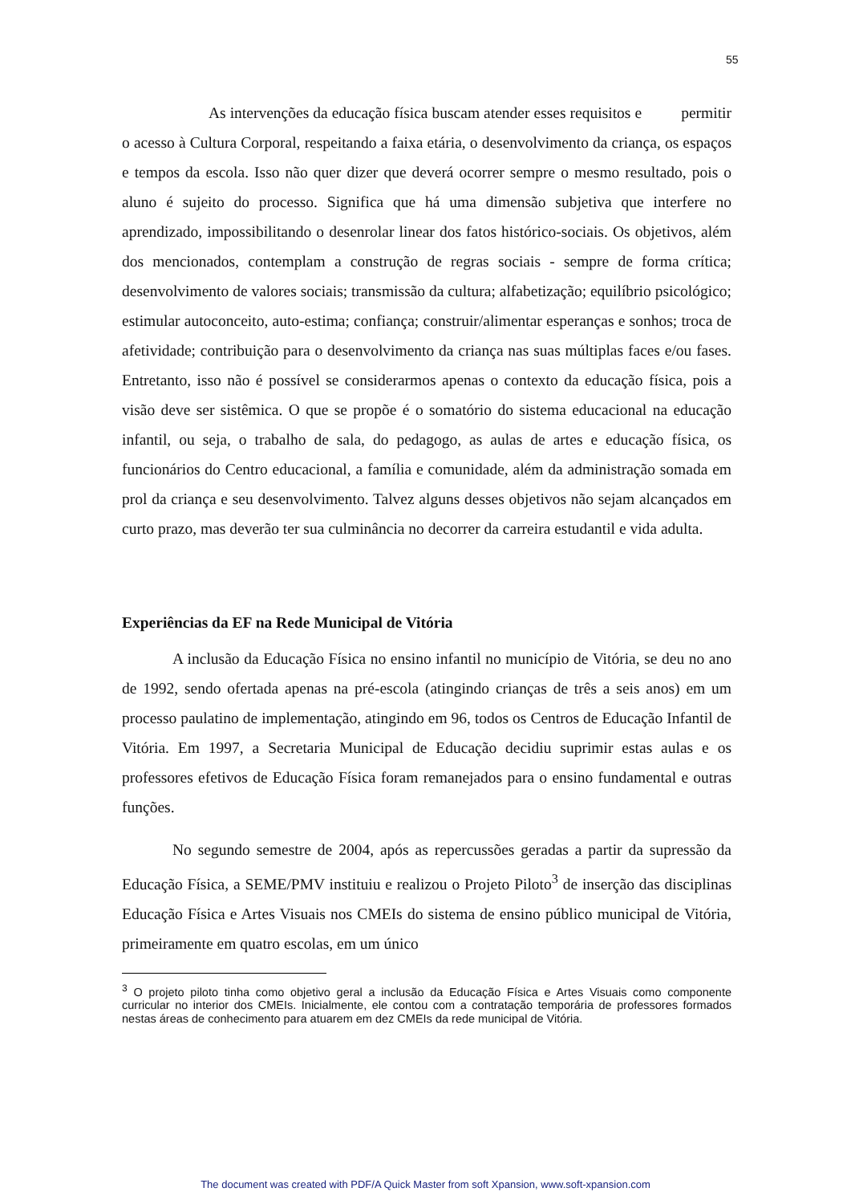55
As intervenções da educação física buscam atender esses requisitos e permitir o acesso à Cultura Corporal, respeitando a faixa etária, o desenvolvimento da criança, os espaços e tempos da escola. Isso não quer dizer que deverá ocorrer sempre o mesmo resultado, pois o aluno é sujeito do processo. Significa que há uma dimensão subjetiva que interfere no aprendizado, impossibilitando o desenrolar linear dos fatos histórico-sociais. Os objetivos, além dos mencionados, contemplam a construção de regras sociais - sempre de forma crítica; desenvolvimento de valores sociais; transmissão da cultura; alfabetização; equilíbrio psicológico; estimular autoconceito, auto-estima; confiança; construir/alimentar esperanças e sonhos; troca de afetividade; contribuição para o desenvolvimento da criança nas suas múltiplas faces e/ou fases. Entretanto, isso não é possível se considerarmos apenas o contexto da educação física, pois a visão deve ser sistêmica. O que se propõe é o somatório do sistema educacional na educação infantil, ou seja, o trabalho de sala, do pedagogo, as aulas de artes e educação física, os funcionários do Centro educacional, a família e comunidade, além da administração somada em prol da criança e seu desenvolvimento. Talvez alguns desses objetivos não sejam alcançados em curto prazo, mas deverão ter sua culminância no decorrer da carreira estudantil e vida adulta.
Experiências da EF na Rede Municipal de Vitória
A inclusão da Educação Física no ensino infantil no município de Vitória, se deu no ano de 1992, sendo ofertada apenas na pré-escola (atingindo crianças de três a seis anos) em um processo paulatino de implementação, atingindo em 96, todos os Centros de Educação Infantil de Vitória. Em 1997, a Secretaria Municipal de Educação decidiu suprimir estas aulas e os professores efetivos de Educação Física foram remanejados para o ensino fundamental e outras funções.
No segundo semestre de 2004, após as repercussões geradas a partir da supressão da Educação Física, a SEME/PMV instituiu e realizou o Projeto Piloto<sup>3</sup> de inserção das disciplinas Educação Física e Artes Visuais nos CMEIs do sistema de ensino público municipal de Vitória, primeiramente em quatro escolas, em um único
<sup>3</sup> O projeto piloto tinha como objetivo geral a inclusão da Educação Física e Artes Visuais como componente curricular no interior dos CMEIs. Inicialmente, ele contou com a contratação temporária de professores formados nestas áreas de conhecimento para atuarem em dez CMEIs da rede municipal de Vitória.
The document was created with PDF/A Quick Master from soft Xpansion, www.soft-xpansion.com